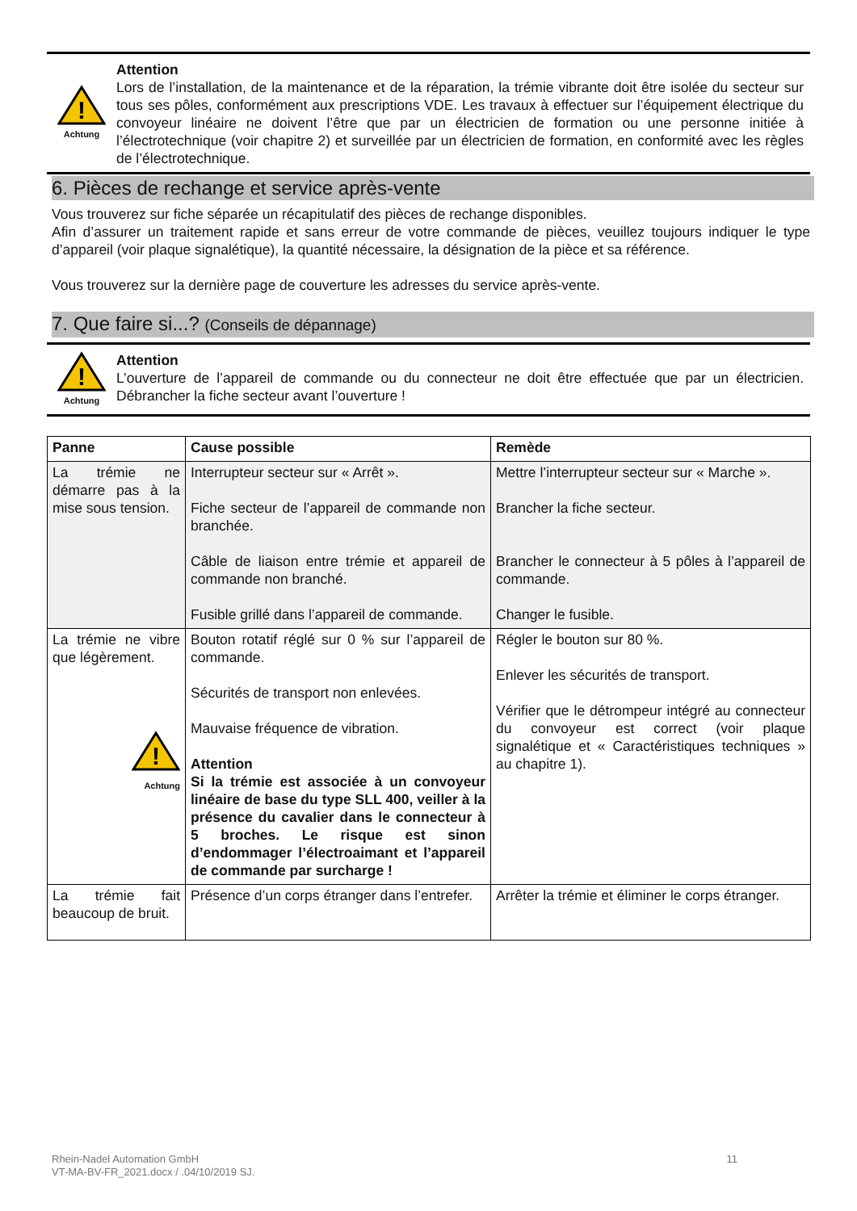!
Achtung
Attention
Lors de l’installation, de la maintenance et de la réparation, la trémie vibrante doit être isolée du secteur sur tous ses pôles, conformément aux prescriptions VDE. Les travaux à effectuer sur l’équipement électrique du convoyeur linéaire ne doivent l’être que par un électricien de formation ou une personne initiée à l’électrotechnique (voir chapitre 2) et surveillée par un électricien de formation, en conformité avec les règles de l’électrotechnique.
6. Pièces de rechange et service après-vente
Vous trouverez sur fiche séparée un récapitulatif des pièces de rechange disponibles.
Afin d’assurer un traitement rapide et sans erreur de votre commande de pièces, veuillez toujours indiquer le type d’appareil (voir plaque signalétique), la quantité nécessaire, la désignation de la pièce et sa référence.
Vous trouverez sur la dernière page de couverture les adresses du service après-vente.
7. Que faire si...? (Conseils de dépannage)
!
Achtung
Attention
L’ouverture de l’appareil de commande ou du connecteur ne doit être effectuée que par un électricien. Débrancher la fiche secteur avant l’ouverture !
| Panne | Cause possible | Remède |
| --- | --- | --- |
| La trémie ne démarre pas à la mise sous tension. | Interrupteur secteur sur « Arrêt ». Fiche secteur de l’appareil de commande non branchée. Câble de liaison entre trémie et appareil de commande non branché. Fusible grillé dans l’appareil de commande. | Mettre l’interrupteur secteur sur « Marche ». Brancher la fiche secteur. Brancher le connecteur à 5 pôles à l’appareil de commande. Changer le fusible. |
| La trémie ne vibre que légèrement. ! Achtung | Bouton rotatif réglé sur 0 % sur l’appareil de commande. Sécurités de transport non enlevées. Mauvaise fréquence de vibration. Attention Si la trémie est associée à un convoyeur linéaire de base du type SLL 400, veiller à la présence du cavalier dans le connecteur à 5 broches. Le risque est sinon d’endommager l’électroaimant et l’appareil de commande par surcharge ! | Régler le bouton sur 80 %. Enlever les sécurités de transport. Vérifier que le détrompeur intégré au connecteur du convoyeur est correct (voir plaque signalétique et « Caractéristiques techniques » au chapitre 1). |
| La trémie fait beaucoup de bruit. | Présence d’un corps étranger dans l’entrefer. | Arrêter la trémie et éliminer le corps étranger. |
Rhein-Nadel Automation GmbH
VT-MA-BV-FR_2021.docx / .04/10/2019 SJ.
11